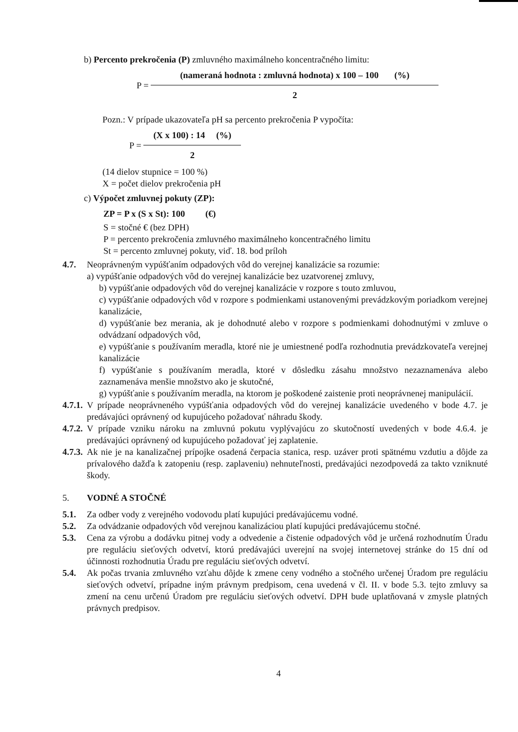b) Percento prekročenia (P) zmluvného maximálneho koncentračného limitu:
P =
(nameraná hodnota : zmluvná hodnota) x 100 – 100 (%)
2
Pozn.: V prípade ukazovateľa pH sa percento prekročenia P vypočíta:
P =
(X x 100) : 14 (%)
2
(14 dielov stupnice = 100 %)
X = počet dielov prekročenia pH
c) Výpočet zmluvnej pokuty (ZP):
ZP = P x (S x St): 100 (€)
S = stočné € (bez DPH)
P = percento prekročenia zmluvného maximálneho koncentračného limitu
St = percento zmluvnej pokuty, viď. 18. bod príloh
4.7. Neoprávneným vypúšťaním odpadových vôd do verejnej kanalizácie sa rozumie:
a) vypúšťanie odpadových vôd do verejnej kanalizácie bez uzatvorenej zmluvy,
b) vypúšťanie odpadových vôd do verejnej kanalizácie v rozpore s touto zmluvou,
c) vypúšťanie odpadových vôd v rozpore s podmienkami ustanovenými prevádzkovým poriadkom verejnej kanalizácie,
d) vypúšťanie bez merania, ak je dohodnuté alebo v rozpore s podmienkami dohodnutými v zmluve o odvádzaní odpadových vôd,
e) vypúšťanie s používaním meradla, ktoré nie je umiestnené podľa rozhodnutia prevádzkovateľa verejnej kanalizácie
f) vypúšťanie s používaním meradla, ktoré v dôsledku zásahu množstvo nezaznamenáva alebo zaznamenáva menšie množstvo ako je skutočné,
g) vypúšťanie s používaním meradla, na ktorom je poškodené zaistenie proti neoprávnenej manipulácií.
4.7.1.
V prípade neoprávneného vypúšťania odpadových vôd do verejnej kanalizácie uvedeného v bode 4.7. je predávajúci oprávnený od kupujúceho požadovať náhradu škody.
4.7.2.
V prípade vzniku nároku na zmluvnú pokutu vyplývajúcu zo skutočností uvedených v bode 4.6.4. je predávajúci oprávnený od kupujúceho požadovať jej zaplatenie.
4.7.3.
Ak nie je na kanalizačnej prípojke osadená čerpacia stanica, resp. uzáver proti spätnému vzdutiu a dôjde za prívalového dažďa k zatopeniu (resp. zaplaveniu) nehnuteľnosti, predávajúci nezodpovedá za takto vzniknuté škody.
5. VODNÉ A STOČNÉ
5.1. Za odber vody z verejného vodovodu platí kupujúci predávajúcemu vodné.
5.2. Za odvádzanie odpadových vôd verejnou kanalizáciou platí kupujúci predávajúcemu stočné.
5.3. Cena za výrobu a dodávku pitnej vody a odvedenie a čistenie odpadových vôd je určená rozhodnutím Úradu pre reguláciu sieťových odvetví, ktorú predávajúci uverejní na svojej internetovej stránke do 15 dní od účinnosti rozhodnutia Úradu pre reguláciu sieťových odvetví.
5.4. Ak počas trvania zmluvného vzťahu dôjde k zmene ceny vodného a stočného určenej Úradom pre reguláciu sieťových odvetví, prípadne iným právnym predpisom, cena uvedená v čl. II. v bode 5.3. tejto zmluvy sa zmení na cenu určenú Úradom pre reguláciu sieťových odvetví. DPH bude uplatňovaná v zmysle platných právnych predpisov.
4